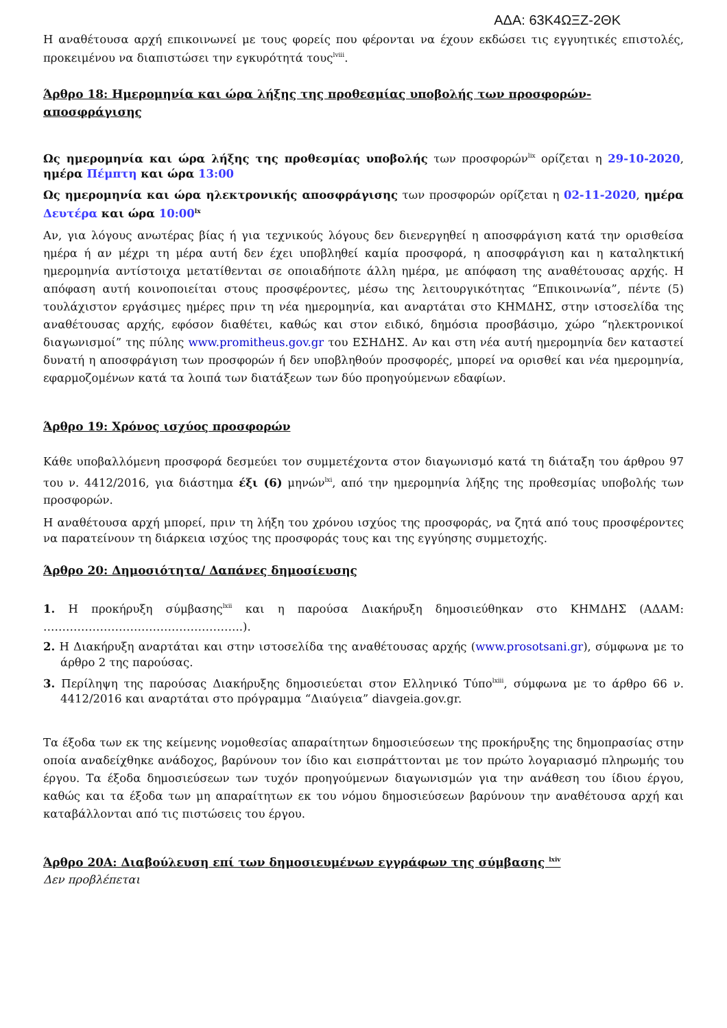ΑΔΑ: 63Κ4ΩΞΖ-2ΘΚ
Η αναθέτουσα αρχή επικοινωνεί με τους φορείς που φέρονται να έχουν εκδώσει τις εγγυητικές επιστολές, προκειμένου να διαπιστώσει την εγκυρότητά τους<sup>lviii</sup>.
Άρθρο 18: Ημερομηνία και ώρα λήξης της προθεσμίας υποβολής των προσφορών-αποσφράγισης
Ως ημερομηνία και ώρα λήξης της προθεσμίας υποβολής των προσφορών<sup>lix</sup> ορίζεται η 29-10-2020, ημέρα Πέμπτη και ώρα 13:00
Ως ημερομηνία και ώρα ηλεκτρονικής αποσφράγισης των προσφορών ορίζεται η 02-11-2020, ημέρα Δευτέρα και ώρα 10:00<sup>lx</sup>
Αν, για λόγους ανωτέρας βίας ή για τεχνικούς λόγους δεν διενεργηθεί η αποσφράγιση κατά την ορισθείσα ημέρα ή αν μέχρι τη μέρα αυτή δεν έχει υποβληθεί καμία προσφορά, η αποσφράγιση και η καταληκτική ημερομηνία αντίστοιχα μετατίθενται σε οποιαδήποτε άλλη ημέρα, με απόφαση της αναθέτουσας αρχής. Η απόφαση αυτή κοινοποιείται στους προσφέροντες, μέσω της λειτουργικότητας “Επικοινωνία”, πέντε (5) τουλάχιστον εργάσιμες ημέρες πριν τη νέα ημερομηνία, και αναρτάται στο ΚΗΜΔΗΣ, στην ιστοσελίδα της αναθέτουσας αρχής, εφόσον διαθέτει, καθώς και στον ειδικό, δημόσια προσβάσιμο, χώρο “ηλεκτρονικοί διαγωνισμοί” της πύλης www.promitheus.gov.gr του ΕΣΗΔΗΣ. Αν και στη νέα αυτή ημερομηνία δεν καταστεί δυνατή η αποσφράγιση των προσφορών ή δεν υποβληθούν προσφορές, μπορεί να ορισθεί και νέα ημερομηνία, εφαρμοζομένων κατά τα λοιπά των διατάξεων των δύο προηγούμενων εδαφίων.
Άρθρο 19: Χρόνος ισχύος προσφορών
Κάθε υποβαλλόμενη προσφορά δεσμεύει τον συμμετέχοντα στον διαγωνισμό κατά τη διάταξη του άρθρου 97 του ν. 4412/2016, για διάστημα έξι (6) μηνών<sup>lxi</sup>, από την ημερομηνία λήξης της προθεσμίας υποβολής των προσφορών.
Η αναθέτουσα αρχή μπορεί, πριν τη λήξη του χρόνου ισχύος της προσφοράς, να ζητά από τους προσφέροντες να παρατείνουν τη διάρκεια ισχύος της προσφοράς τους και της εγγύησης συμμετοχής.
Άρθρο 20: Δημοσιότητα/ Δαπάνες δημοσίευσης
1. Η προκήρυξη σύμβασης<sup>lxii</sup> και η παρούσα Διακήρυξη δημοσιεύθηκαν στο ΚΗΜΔΗΣ (ΑΔΑΜ: ……………………………………………..).
2. Η Διακήρυξη αναρτάται και στην ιστοσελίδα της αναθέτουσας αρχής (www.prosotsani.gr), σύμφωνα με το άρθρο 2 της παρούσας.
3. Περίληψη της παρούσας Διακήρυξης δημοσιεύεται στον Ελληνικό Τύπο<sup>lxiii</sup>, σύμφωνα με το άρθρο 66 ν. 4412/2016 και αναρτάται στο πρόγραμμα “Διαύγεια” diavgeia.gov.gr.
Τα έξοδα των εκ της κείμενης νομοθεσίας απαραίτητων δημοσιεύσεων της προκήρυξης της δημοπρασίας στην οποία αναδείχθηκε ανάδοχος, βαρύνουν τον ίδιο και εισπράττονται με τον πρώτο λογαριασμό πληρωμής του έργου. Τα έξοδα δημοσιεύσεων των τυχόν προηγούμενων διαγωνισμών για την ανάθεση του ίδιου έργου, καθώς και τα έξοδα των μη απαραίτητων εκ του νόμου δημοσιεύσεων βαρύνουν την αναθέτουσα αρχή και καταβάλλονται από τις πιστώσεις του έργου.
Άρθρο 20Α: Διαβούλευση επί των δημοσιευμένων εγγράφων της σύμβασης <sup>lxiv</sup>
Δεν προβλέπεται